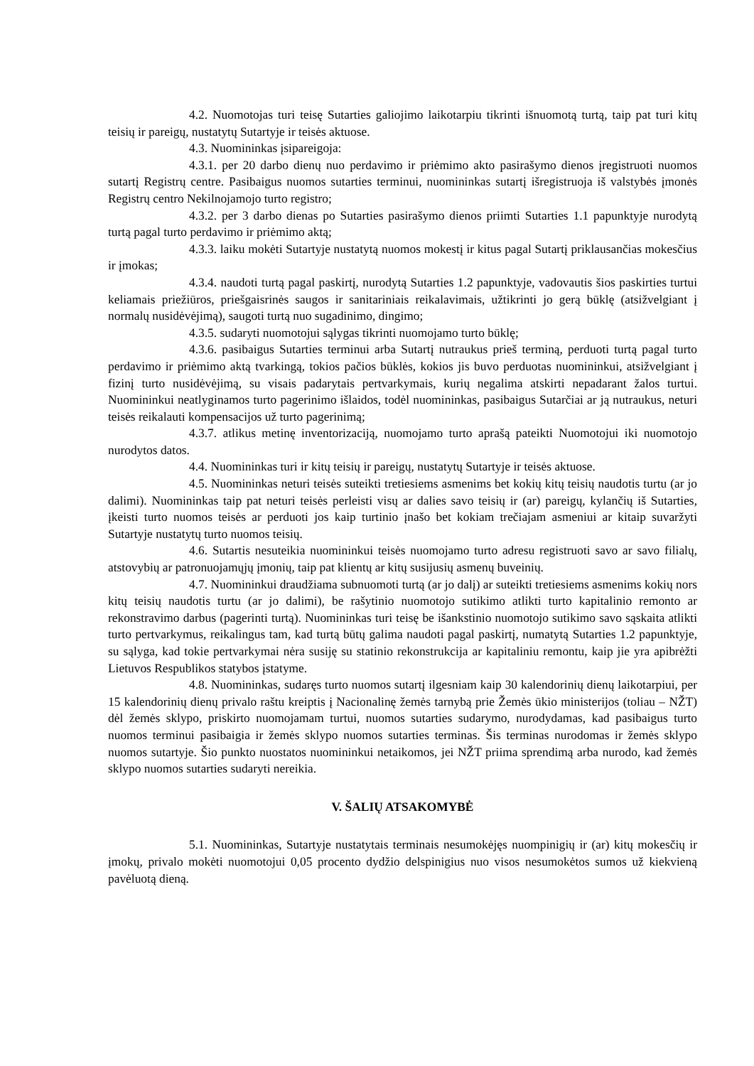4.2. Nuomotojas turi teisę Sutarties galiojimo laikotarpiu tikrinti išnuomotą turtą, taip pat turi kitų teisių ir pareigų, nustatytų Sutartyje ir teisės aktuose.
4.3. Nuomininkas įsipareigoja:
4.3.1. per 20 darbo dienų nuo perdavimo ir priėmimo akto pasirašymo dienos įregistruoti nuomos sutartį Registrų centre. Pasibaigus nuomos sutarties terminui, nuomininkas sutartį išregistruoja iš valstybės įmonės Registrų centro Nekilnojamojo turto registro;
4.3.2. per 3 darbo dienas po Sutarties pasirašymo dienos priimti Sutarties 1.1 papunktyje nurodytą turtą pagal turto perdavimo ir priėmimo aktą;
4.3.3. laiku mokėti Sutartyje nustatytą nuomos mokestį ir kitus pagal Sutartį priklausančias mokesčius ir įmokas;
4.3.4. naudoti turtą pagal paskirtį, nurodytą Sutarties 1.2 papunktyje, vadovautis šios paskirties turtui keliamais priežiūros, priešgaisrinės saugos ir sanitariniais reikalavimais, užtikrinti jo gerą būklę (atsižvelgiant į normalų nusidėvėjimą), saugoti turtą nuo sugadinimo, dingimo;
4.3.5. sudaryti nuomotojui sąlygas tikrinti nuomojamo turto būklę;
4.3.6. pasibaigus Sutarties terminui arba Sutartį nutraukus prieš terminą, perduoti turtą pagal turto perdavimo ir priėmimo aktą tvarkingą, tokios pačios būklės, kokios jis buvo perduotas nuomininkui, atsižvelgiant į fizinį turto nusidėvėjimą, su visais padarytais pertvarkymais, kurių negalima atskirti nepadarant žalos turtui. Nuomininkui neatlyginamos turto pagerinimo išlaidos, todėl nuomininkas, pasibaigus Sutarčiai ar ją nutraukus, neturi teisės reikalauti kompensacijos už turto pagerinimą;
4.3.7. atlikus metinę inventorizaciją, nuomojamo turto aprašą pateikti Nuomotojui iki nuomotojo nurodytos datos.
4.4. Nuomininkas turi ir kitų teisių ir pareigų, nustatytų Sutartyje ir teisės aktuose.
4.5. Nuomininkas neturi teisės suteikti tretiesiems asmenims bet kokių kitų teisių naudotis turtu (ar jo dalimi). Nuomininkas taip pat neturi teisės perleisti visų ar dalies savo teisių ir (ar) pareigų, kylančių iš Sutarties, įkeisti turto nuomos teisės ar perduoti jos kaip turtinio įnašo bet kokiam trečiajam asmeniui ar kitaip suvaržyti Sutartyje nustatytų turto nuomos teisių.
4.6. Sutartis nesuteikia nuomininkui teisės nuomojamo turto adresu registruoti savo ar savo filialų, atstovybių ar patronuojamųjų įmonių, taip pat klientų ar kitų susijusių asmenų buveinių.
4.7. Nuomininkui draudžiama subnuomoti turtą (ar jo dalį) ar suteikti tretiesiems asmenims kokių nors kitų teisių naudotis turtu (ar jo dalimi), be rašytinio nuomotojo sutikimo atlikti turto kapitalinio remonto ar rekonstravimo darbus (pagerinti turtą). Nuomininkas turi teisę be išankstinio nuomotojo sutikimo savo sąskaita atlikti turto pertvarkymus, reikalingus tam, kad turtą būtų galima naudoti pagal paskirtį, numatytą Sutarties 1.2 papunktyje, su sąlyga, kad tokie pertvarkymai nėra susiję su statinio rekonstrukcija ar kapitaliniu remontu, kaip jie yra apibrėžti Lietuvos Respublikos statybos įstatyme.
4.8. Nuomininkas, sudaręs turto nuomos sutartį ilgesniam kaip 30 kalendorinių dienų laikotarpiui, per 15 kalendorinių dienų privalo raštu kreiptis į Nacionalinę žemės tarnybą prie Žemės ūkio ministerijos (toliau – NŽT) dėl žemės sklypo, priskirto nuomojamam turtui, nuomos sutarties sudarymo, nurodydamas, kad pasibaigus turto nuomos terminui pasibaigia ir žemės sklypo nuomos sutarties terminas. Šis terminas nurodomas ir žemės sklypo nuomos sutartyje. Šio punkto nuostatos nuomininkui netaikomos, jei NŽT priima sprendimą arba nurodo, kad žemės sklypo nuomos sutarties sudaryti nereikia.
V. ŠALIŲ ATSAKOMYBĖ
5.1. Nuomininkas, Sutartyje nustatytais terminais nesumokėjęs nuompinigių ir (ar) kitų mokesčių ir įmokų, privalo mokėti nuomotojui 0,05 procento dydžio delspinigius nuo visos nesumokėtos sumos už kiekvieną pavėluotą dieną.